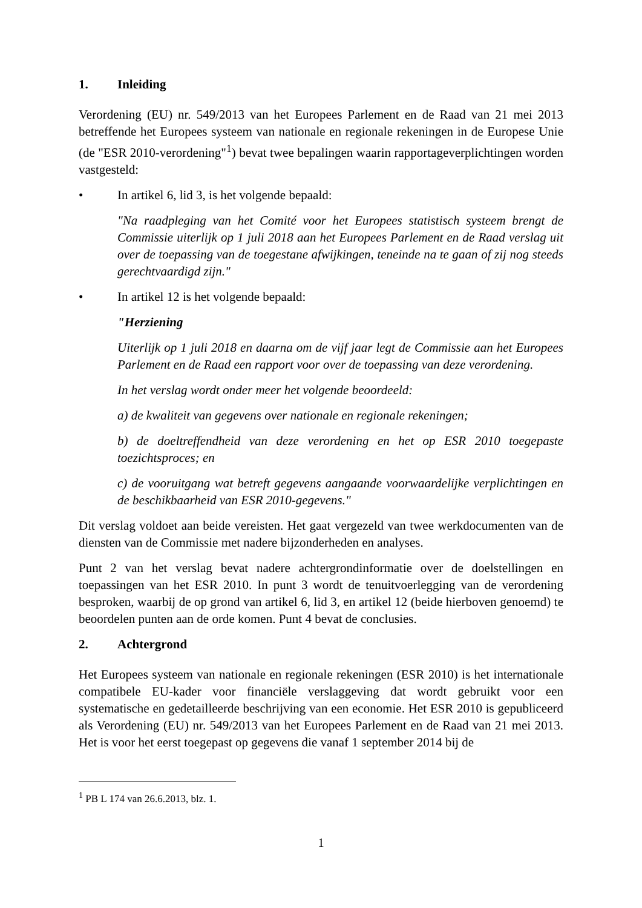1. Inleiding
Verordening (EU) nr. 549/2013 van het Europees Parlement en de Raad van 21 mei 2013 betreffende het Europees systeem van nationale en regionale rekeningen in de Europese Unie (de "ESR 2010-verordening"<sup>1</sup>) bevat twee bepalingen waarin rapportageverplichtingen worden vastgesteld:
• In artikel 6, lid 3, is het volgende bepaald:
"Na raadpleging van het Comité voor het Europees statistisch systeem brengt de Commissie uiterlijk op 1 juli 2018 aan het Europees Parlement en de Raad verslag uit over de toepassing van de toegestane afwijkingen, teneinde na te gaan of zij nog steeds gerechtvaardigd zijn."
• In artikel 12 is het volgende bepaald:
"Herziening
Uiterlijk op 1 juli 2018 en daarna om de vijf jaar legt de Commissie aan het Europees Parlement en de Raad een rapport voor over de toepassing van deze verordening.
In het verslag wordt onder meer het volgende beoordeeld:
a) de kwaliteit van gegevens over nationale en regionale rekeningen;
b) de doeltreffendheid van deze verordening en het op ESR 2010 toegepaste toezichtsproces; en
c) de vooruitgang wat betreft gegevens aangaande voorwaardelijke verplichtingen en de beschikbaarheid van ESR 2010-gegevens."
Dit verslag voldoet aan beide vereisten. Het gaat vergezeld van twee werkdocumenten van de diensten van de Commissie met nadere bijzonderheden en analyses.
Punt 2 van het verslag bevat nadere achtergrondinformatie over de doelstellingen en toepassingen van het ESR 2010. In punt 3 wordt de tenuitvoerlegging van de verordening besproken, waarbij de op grond van artikel 6, lid 3, en artikel 12 (beide hierboven genoemd) te beoordelen punten aan de orde komen. Punt 4 bevat de conclusies.
2. Achtergrond
Het Europees systeem van nationale en regionale rekeningen (ESR 2010) is het internationale compatibele EU-kader voor financiële verslaggeving dat wordt gebruikt voor een systematische en gedetailleerde beschrijving van een economie. Het ESR 2010 is gepubliceerd als Verordening (EU) nr. 549/2013 van het Europees Parlement en de Raad van 21 mei 2013. Het is voor het eerst toegepast op gegevens die vanaf 1 september 2014 bij de
<sup>1</sup> PB L 174 van 26.6.2013, blz. 1.
1